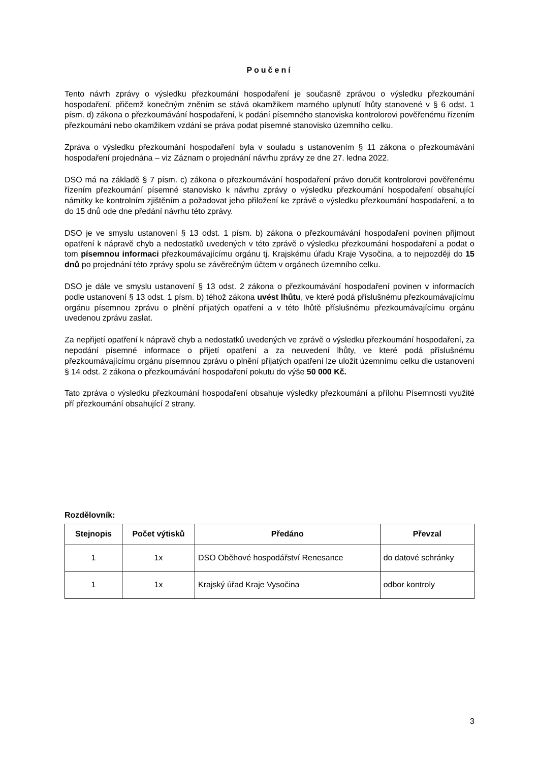Poučení
Tento návrh zprávy o výsledku přezkoumání hospodaření je současně zprávou o výsledku přezkoumání hospodaření, přičemž konečným zněním se stává okamžikem marného uplynutí lhůty stanovené v § 6 odst. 1 písm. d) zákona o přezkoumávání hospodaření, k podání písemného stanoviska kontrolorovi pověřenému řízením přezkoumání nebo okamžikem vzdání se práva podat písemné stanovisko územního celku.
Zpráva o výsledku přezkoumání hospodaření byla v souladu s ustanovením § 11 zákona o přezkoumávání hospodaření projednána – viz Záznam o projednání návrhu zprávy ze dne 27. ledna 2022.
DSO má na základě § 7 písm. c) zákona o přezkoumávání hospodaření právo doručit kontrolorovi pověřenému řízením přezkoumání písemné stanovisko k návrhu zprávy o výsledku přezkoumání hospodaření obsahující námitky ke kontrolním zjištěním a požadovat jeho přiložení ke zprávě o výsledku přezkoumání hospodaření, a to do 15 dnů ode dne předání návrhu této zprávy.
DSO je ve smyslu ustanovení § 13 odst. 1 písm. b) zákona o přezkoumávání hospodaření povinen přijmout opatření k nápravě chyb a nedostatků uvedených v této zprávě o výsledku přezkoumání hospodaření a podat o tom písemnou informaci přezkoumávajícímu orgánu tj. Krajskému úřadu Kraje Vysočina, a to nejpozději do 15 dnů po projednání této zprávy spolu se závěrečným účtem v orgánech územního celku.
DSO je dále ve smyslu ustanovení § 13 odst. 2 zákona o přezkoumávání hospodaření povinen v informacích podle ustanovení § 13 odst. 1 písm. b) téhož zákona uvést lhůtu, ve které podá příslušnému přezkoumávajícímu orgánu písemnou zprávu o plnění přijatých opatření a v této lhůtě příslušnému přezkoumávajícímu orgánu uvedenou zprávu zaslat.
Za nepřijetí opatření k nápravě chyb a nedostatků uvedených ve zprávě o výsledku přezkoumání hospodaření, za nepodání písemné informace o přijetí opatření a za neuvedení lhůty, ve které podá příslušnému přezkoumávajícímu orgánu písemnou zprávu o plnění přijatých opatření lze uložit územnímu celku dle ustanovení § 14 odst. 2 zákona o přezkoumávání hospodaření pokutu do výše 50 000 Kč.
Tato zpráva o výsledku přezkoumání hospodaření obsahuje výsledky přezkoumání a přílohu Písemnosti využité pří přezkoumání obsahující 2 strany.
Rozdělovník:
| Stejnopis | Počet výtisků | Předáno | Převzal |
| --- | --- | --- | --- |
| 1 | 1x | DSO Oběhové hospodářství Renesance | do datové schránky |
| 1 | 1x | Krajský úřad Kraje Vysočina | odbor kontroly |
3